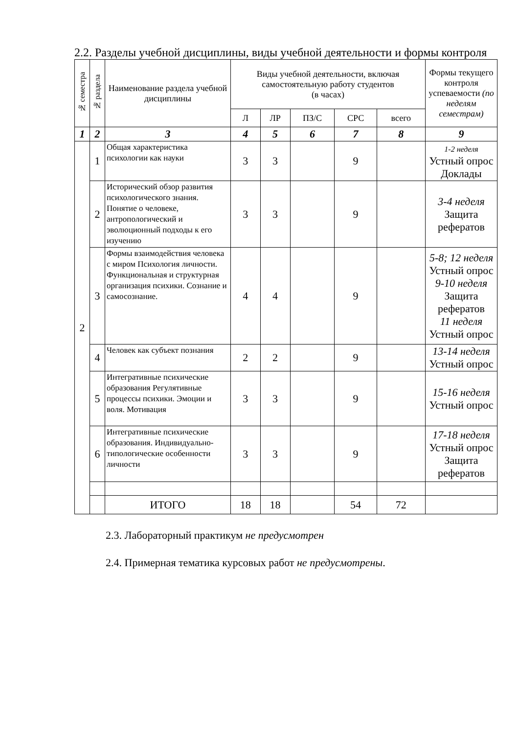2.2. Разделы учебной дисциплины, виды учебной деятельности и формы контроля
| № семестра | № раздела | Наименование раздела учебной дисциплины | Виды учебной деятельности, включая самостоятельную работу студентов (в часах) | | | | | Формы текущего контроля успеваемости (по неделям семестрам) |
| --- | --- | --- | --- | --- | --- | --- | --- | --- |
| | | | Л | ЛР | ПЗ/С | СРС | всего | |
| 1 | 2 | 3 | 4 | 5 | 6 | 7 | 8 | 9 |
| 2 | 1 | Общая характеристика психологии как науки | 3 | 3 | | 9 | | 1-2 неделя Устный опрос Доклады |
| | 2 | Исторический обзор развития психологического знания. Понятие о человеке, антропологический и эволюционный подходы к его изучению | 3 | 3 | | 9 | | 3-4 неделя Защита рефератов |
| | 3 | Формы взаимодействия человека с миром Психология личности. Функциональная и структурная организация психики. Сознание и самосознание. | 4 | 4 | | 9 | | 5-8; 12 неделя Устный опрос 9-10 неделя Защита рефератов 11 неделя Устный опрос |
| | 4 | Человек как субъект познания | 2 | 2 | | 9 | | 13-14 неделя Устный опрос |
| | 5 | Интегративные психические образования Регулятивные процессы психики. Эмоции и воля. Мотивация | 3 | 3 | | 9 | | 15-16 неделя Устный опрос |
| | 6 | Интегративные психические образования. Индивидуально-типологические особенности личности | 3 | 3 | | 9 | | 17-18 неделя Устный опрос Защита рефератов |
| | | ИТОГО | 18 | 18 | | 54 | 72 | |
2.3. Лабораторный практикум не предусмотрен
2.4. Примерная тематика курсовых работ не предусмотрены.